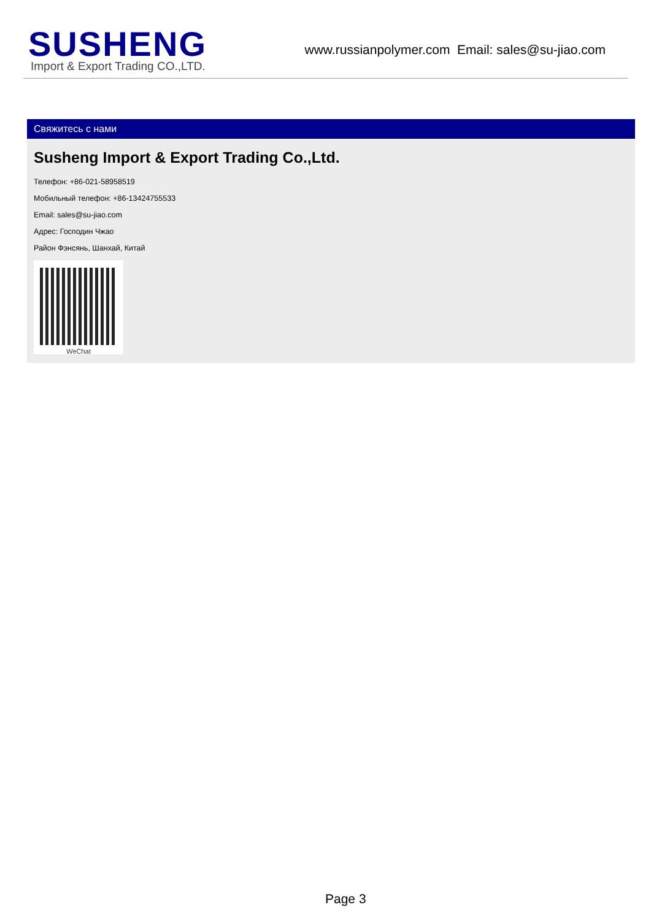SUSHENG
Import & Export Trading CO.,LTD.
www.russianpolymer.com Email: sales@su-jiao.com
Свяжитесь с нами
Susheng Import & Export Trading Co.,Ltd.
Телефон: +86-021-58958519
Мобильный телефон: +86-13424755533
Email: sales@su-jiao.com
Адрес: Господин Чжао
Район Фэнсянь, Шанхай, Китай
WeChat
Page 3